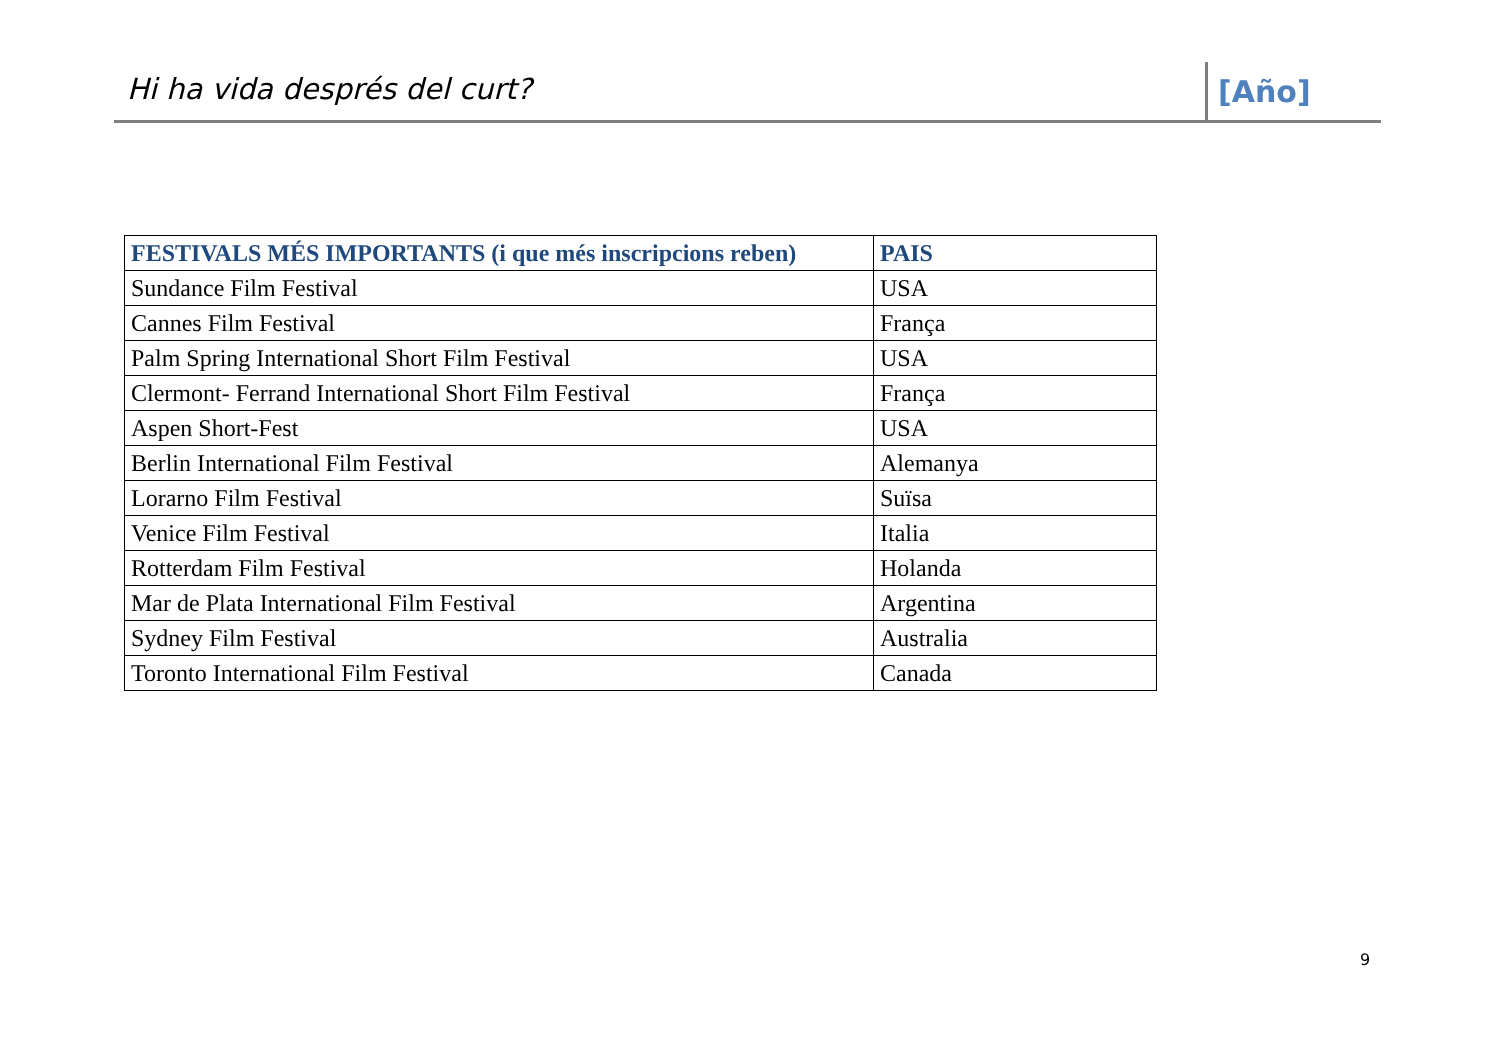Hi ha vida després del curt? [Año]
| FESTIVALS MÉS IMPORTANTS (i que més inscripcions reben) | PAIS |
| --- | --- |
| Sundance Film Festival | USA |
| Cannes Film Festival | França |
| Palm Spring International Short Film Festival | USA |
| Clermont- Ferrand International Short Film Festival | França |
| Aspen Short-Fest | USA |
| Berlin International Film Festival | Alemanya |
| Lorarno Film Festival | Suïsa |
| Venice Film Festival | Italia |
| Rotterdam Film Festival | Holanda |
| Mar de Plata International Film Festival | Argentina |
| Sydney Film Festival | Australia |
| Toronto International Film Festival | Canada |
9